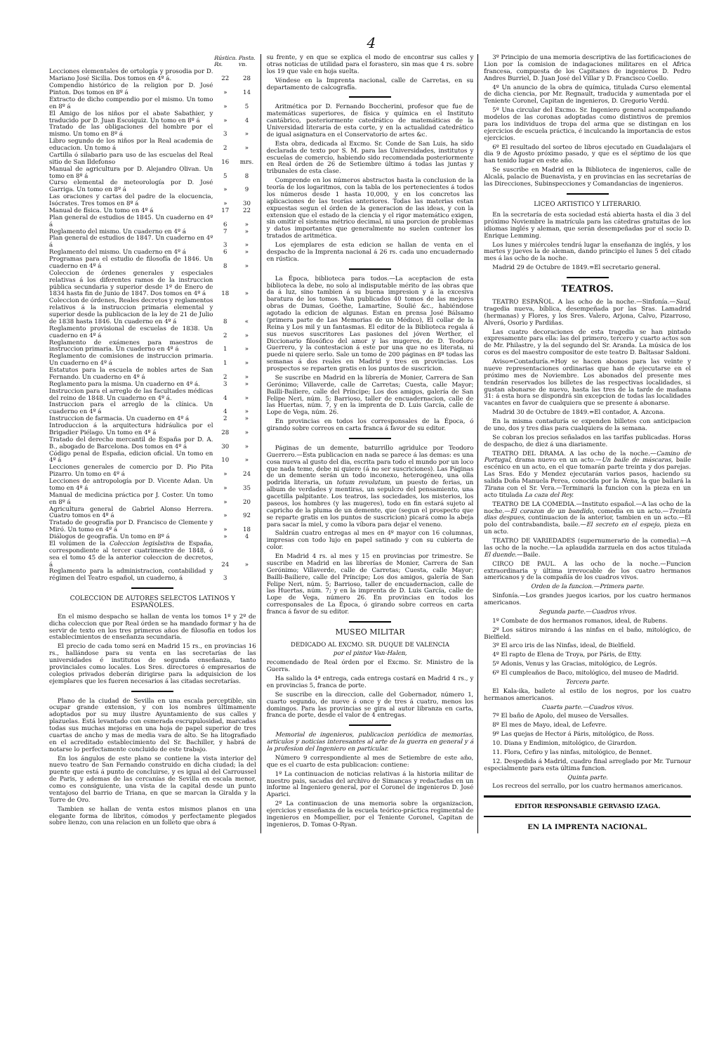4
| | Rústica. Rs. | Pasta. vn. |
| --- | --- | --- |
| Lecciones elementales de ortología y prosodia por D. Mariano José Sicilia. Dos tomos en 4º á. | 22 | 28 |
| Compendio histórico de la religion por D. José Pinton. Dos tomos en 8º á | » | 14 |
| Extracto de dicho compendio por el mismo. Un tomo en 8º á | » | 5 |
| El Amigo de los niños por el abate Sabathier, y traducido por D. Juan Escoiquiz. Un tomo en 8º á | » | 4 |
| Tratado de las obligaciones del hombre por el mismo. Un tomo en 8º á | 3 | » |
| Libro segundo de los niños por la Real academia de educacion. Un tomo á | 2 | » |
| Cartilla ó silabario para uso de las escuelas del Real sitio de San Ildefonso | 16 | mrs. |
| Manual de agricultura por D. Alejandro Olivan. Un tomo en 8º á | 5 | 8 |
| Curso elemental de meteorología por D. José Garriga. Un tomo en 8º á | » | 9 |
| Las oraciones y cartas del padre de la elocuencia, Isócrates. Tres tomos en 8º á | » | 30 |
| Manual de física. Un tomo en 4º á | 17 | 22 |
| Plan general de estudios de 1845. Un cuaderno en 4º á | 6 | » |
| Reglamento del mismo. Un cuaderno en 4º á | 7 | » |
| Plan general de estudios de 1847. Un cuaderno en 4º á | 3 | » |
| Reglamento del mismo. Un cuaderno en 4º á | 6 | » |
| Programas para el estudio de filosofía de 1846. Un cuaderno en 4º á | 8 | » |
| Coleccion de órdenes generales y especiales relativas á los diferentes ramos de la instruccion pública secundaria y superior desde 1º de Enero de 1834 hasta fin de Junio de 1847. Dos tomos en 4º á | 18 | » |
| Coleccion de órdenes, Reales decretos y reglamentos relativos á la instruccion primaria elemental y superior desde la publicacion de la ley de 21 de Julio de 1838 hasta 1846. Un cuaderno en 4º á | 8 | « |
| Reglamento provisional de escuelas de 1838. Un cuaderno en 4º á | 2 | » |
| Reglamento de exámenes para maestros de instruccion primaria. Un cuaderno en 4º á | 1 | » |
| Reglamento de comisiones de instruccion primaria. Un cuaderno en 4º á | 1 | » |
| Estatutos para la escuela de nobles artes de San Fernando. Un cuaderno en 4º á | 2 | » |
| Reglamento para la misma. Un cuaderno en 4º á. | 3 | » |
| Instruccion para el arreglo de las facultades médicas del reino de 1848. Un cuaderno en 4º á. | 4 | » |
| Instruccion para el arreglo de la clínica. Un cuaderno en 4º á | 4 | » |
| Instruccion de farmacia. Un cuaderno en 4º á | 2 | » |
| Introduccion á la arquitectura hidráulica por el Brigadier Piélago. Un tomo en 4º á | 28 | » |
| Tratado del derecho mercantil de España por D. A. B., abogado de Barcelona. Dos tomos en 4º á | 30 | » |
| Código penal de España, edicion oficial. Un tomo en 4º á | 10 | » |
| Lecciones generales de comercio por D. Pio Pita Pizarro. Un tomo en 4º á | » | 24 |
| Lecciones de antropología por D. Vicente Adan. Un tomo en 4º á | » | 35 |
| Manual de medicina práctica por J. Coster. Un tomo en 8º á | » | 20 |
| Agricultura general de Gabriel Alonso Herrera. Cuatro tomos en 4º á | » | 92 |
| Tratado de geografía por D. Francisco de Clemente y Miró. Un tomo en 4º á | » | 18 |
| Diálogos de geografía. Un tomo en 8º á | » | 4 |
| El volúmen de la Coleccion legislativa de España, correspondiente al tercer cuatrimestre de 1848, ó sea el tomo 45 de la anterior coleccion de decretos, á | 24 | » |
| Reglamento para la administracion, contabilidad y régimen del Teatro español, un cuaderno, á | 3 | |
COLECCION DE AUTORES SELECTOS LATINOS Y ESPAÑOLES.
En el mismo despacho se hallan de venta los tomos 1º y 2º de dicha coleccion que por Real órden se ha mandado formar y ha de servir de texto en los tres primeros años de filosofía en todos los establecimientos de enseñanza secundaria.
El precio de cada tomo será en Madrid 15 rs., en provincias 16 rs., hallándose para su venta en las secretarías de las universidades é institutos de segunda enseñanza, tanto provinciales como locales. Los Sres. directores ó empresarios de colegios privados deberán dirigirse para la adquisicion de los ejemplares que les fueren necesarios á las citadas secretarías.
Plano de la ciudad de Sevilla en una escala perceptible, sin ocupar grande extension, y con los nombres últimamente adoptados por su muy ilustre Ayuntamiento de sus calles y plazuelas. Está levantado con esmerada escrupulosidad, marcadas todas sus muchas mejoras en una hoja de papel superior de tres cuartas de ancho y mas de media vara de alto. Se ha litografiado en el acreditado establecimiento del Sr. Bachiller, y habrá de notarse lo perfectamente concluido de este trabajo.
En los ángulos de este plano se contiene la vista interior del nuevo teatro de San Fernando construido en dicha ciudad; la del puente que está á punto de concluirse, y es igual al del Carroussel de Paris, y ademas de las cercanías de Sevilla en escala menor, como es consiguiente, una vista de la capital desde un punto ventajoso del barrio de Triana, en que se marcan la Giralda y la Torre de Oro.
Tambien se hallan de venta estos mismos planos en una elegante forma de libritos, cómodos y perfectamente plegados sobre lienzo, con una relacion en un folleto que obra á
su frente, y en que se explica el modo de encontrar sus calles y otras noticias de utilidad para el forastero, sin mas que 4 rs. sobre los 19 que vale en hoja suelta.
Véndese en la Imprenta nacional, calle de Carretas, en su departamento de calcografía.
Aritmética por D. Fernando Boccherini, profesor que fue de matemáticas superiores, de física y química en el Instituto cantábrico, posteriormente catedrático de matemáticas de la Universidad literaria de esta corte, y en la actualidad catedrático de igual asignatura en el Conservatorio de artes &c.
Esta obra, dedicada al Excmo. Sr. Conde de San Luis, ha sido declarada de texto por S. M. para las Universidades, institutos y escuelas de comercio, habiendo sido recomendada posteriormente en Real órden de 26 de Setiembre último á todas las juntas y tribunales de esta clase.
Comprende en los números abstractos hasta la conclusion de la teoría de los logaritmos, con la tabla de los pertenecientes á todos los números desde 1 hasta 10,000, y en los concretos las aplicaciones de las teorías anteriores. Todas las materias estan expuestas segun el órden de la generacion de las ideas, y con la extension que el estado de la ciencia y el rigor matemático exigen, sin omitir el sistema métrico decimal, ni una porcion de problemas y datos importantes que generalmente no suelen contener los tratados de aritmética.
Los ejemplares de esta edicion se hallan de venta en el despacho de la Imprenta nacional á 26 rs. cada uno encuadernado en rústica.
La Época, biblioteca para todos.—La aceptacion de esta biblioteca la debe, no solo al indisputable mérito de las obras que da á luz, sino tambien á su buena impresion y á la excesiva baratura de los tomos. Van publicados 40 tomos de las mejores obras de Dumas, Goéthe, Lamartine, Soulié &c., habiéndose agotado la edicion de algunas. Estan en prensa José Bálsamo (primera parte de Las Memorias de un Médico), El collar de la Reina y Los mil y un fantasmas. El editor de la Biblioteca regala á sus nuevos suscritores Las pasiones del jóven Werther, el Diccionario filosófico del amor y las mugeres, de D. Teodoro Guerrero, y la contestacion á este por una que no es literata, ni puede ni quiere serlo. Sale un tomo de 200 páginas en 8º todas las semanas á dos reales en Madrid y tres en provincias. Los prospectos se reparten gratis en los puntos de suscricion.
Se suscribe en Madrid en la librería de Monier, Carrera de San Gerónimo; Villaverde, calle de Carretas; Cuesta, calle Mayor; Bailli-Bailiere, calle del Príncipe; Los dos amigos, galería de San Felipe Neri, núm. 5; Barrioso, taller de encuadernacion, calle de las Huertas, núm. 7, y en la imprenta de D. Luis García, calle de Lope de Vega, núm. 26.
En provincias en todos los corresponsales de la Época, ó girando sobre correos en carta franca á favor de su editor.
Páginas de un demente, baturrillo agridulce por Teodoro Guerrero.—Esta publicacion en nada se parece á las demas: es una cosa nueva al gusto del dia, escrita para todo el mundo por un loco que nada teme, debe ni quiere (á no ser suscriciones). Las Páginas de un demente serán un todo inconexo, heterogéneo, una olla podrida literaria, un totum revolutum, un puesto de ferias, un album de verdades y mentiras, un sepulcro del pensamiento, una gacetilla palpitante. Los teatros, las sociedades, los misterios, los paseos, los hombres (y las mugeres), todo en fin estará sujeto al capricho de la pluma de un demente, que (segun el prospecto que se reparte gratis en los puntos de suscricion) picará como la abeja para sacar la miel, y como la víbora para dejar el veneno.
Saldrán cuatro entregas al mes en 4º mayor con 16 columnas, impresas con todo lujo en papel satinado y con su cubierta de color.
En Madrid 4 rs. al mes y 15 en provincias por trimestre. Se suscribe en Madrid en las librerías de Monier, Carrera de San Gerónimo; Villaverde, calle de Carretas; Cuesta, calle Mayor; Bailli-Bailiere, calle del Príncipe; Los dos amigos, galería de San Felipe Neri, núm. 5; Barrioso, taller de encuadernacion, calle de las Huertas, núm. 7; y en la imprenta de D. Luis García, calle de Lope de Vega, número 26. En provincias en todos los corresponsales de La Época, ó girando sobre correos en carta franca á favor de su editor.
MUSEO MILITAR
DEDICADO AL EXCMO. SR. DUQUE DE VALENCIA
por el pintor Van-Halen,
recomendado de Real órden por el Excmo. Sr. Ministro de la Guerra.
Ha salido la 4ª entrega, cada entrega costará en Madrid 4 rs., y en provincias 5, franca de porte.
Se suscribe en la direccion, calle del Gobernador, número 1, cuarto segundo, de nueve á once y de tres á cuatro, menos los domingos. Para las provincias se gira al autor libranza en carta, franca de porte, desde el valor de 4 entregas.
Memorial de ingenieros, publicacion periódica de memorias, artículos y noticias interesantes al arte de la guerra en general y á la profesion del Ingeniero en particular.
Número 9 correspondiente al mes de Setiembre de este año, que es el cuarto de esta publicacion: contiene:
1º La continuacion de noticias relativas á la historia militar de nuestro pais, sacadas del archivo de Simancas y redactadas en un informe al Ingeniero general, por el Coronel de ingenieros D. José Aparici.
2º La continuacion de una memoria sobre la organizacion, ejercicios y enseñanza de la escuela teórico-práctica regimental de ingenieros en Mompellier, por el Teniente Coronel, Capitan de ingenieros, D. Tomas O-Ryan.
3º Principio de una memoria descriptiva de las fortificaciones de Lion por la comision de indagaciones militares en el Africa francesa, compuesta de los Capitanes de ingenieros D. Pedro Andres Burriel, D. Juan José del Villar y D. Francisco Coello.
4º Un anuncio de la obra de química, titulada Curso elemental de dicha ciencia, por Mr. Regnault, traducida y aumentada por el Teniente Coronel, Capitan de ingenieros, D. Gregorio Verdú.
5º Una circular del Excmo. Sr. Ingeniero general acompañando modelos de las coronas adoptadas como distintivos de premios para los individuos de tropa del arma que se distingan en los ejercicios de escuela práctica, é inculcando la importancia de estos ejercicios.
6º El resultado del sorteo de libros ejecutado en Guadalajara el dia 9 de Agosto próximo pasado, y que es el séptimo de los que han tenido lugar en este año.
Se suscribe en Madrid en la Biblioteca de ingenieros, calle de Alcalá, palacio de Buenavista, y en provincias en las secretarías de las Direcciones, Subinspecciones y Comandancias de ingenieros.
LICEO ARTISTICO Y LITERARIO.
En la secretaría de esta sociedad está abierta hasta el dia 3 del próximo Noviembre la matrícula para las cátedras gratuitas de los idiomas inglés y aleman, que serán desempeñadas por el socio D. Enrique Lemming.
Los lunes y miércoles tendrá lugar la enseñanza de inglés, y los martes y jueves la de aleman, dando principio el lunes 5 del citado mes á las ocho de la noche.
Madrid 29 de Octubre de 1849.=El secretario general.
TEATROS.
TEATRO ESPAÑOL. A las ocho de la noche.—Sinfonía.—Saul, tragedia nueva, bíblica, desempeñada por las Sras. Lamadrid (hermanas) y Flores, y los Sres. Valero, Arjona, Calvo, Pizarroso, Alverá, Osorio y Pardiñas.
Las cuatro decoraciones de esta tragedia se han pintado expresamente para ella: las del primero, tercero y cuarto actos son de Mr. Philastre, y la del segundo del Sr. Aranda. La música de los coros es del maestro compositor de este teatro D. Baltasar Saldoni.
Aviso=Contaduría.=Hoy se hacen abonos para las veinte y nueve representaciones ordinarias que han de ejecutarse en el próximo mes de Noviembre. Los abonados del presente mes tendrán reservados los billetes de las respectivas localidades, si gustan abonarse de nuevo, hasta las tres de la tarde de mañana 31: á esta hora se dispondrá sin excepcion de todas las localidades vacantes en favor de cualquiera que se presente á abonarse.
Madrid 30 de Octubre de 1849.=El contador, A. Azcona.
En la misma contaduría se expenden billetes con anticipacion de uno, dos y tres dias para cualquiera de la semana.
Se cobran los precios señalados en las tarifas publicadas. Horas de despacho, de diez á una diariamente.
TEATRO DEL DRAMA. A las ocho de la noche.—Camino de Portugal, drama nuevo en un acto.—Un baile de máscaras, baile escénico en un acto, en el que tomarán parte treinta y dos parejas. Las Sras. Edo y Mendez ejecutarán varios pasos, haciendo su salida Doña Manuela Perea, conocida por la Nena, la que bailará la Tirana con el Sr. Vera.—Terminará la funcion con la pieza en un acto titulada La caza del Rey.
TEATRO DE LA COMEDIA.—Instituto español.—A las ocho de la noche.—El corazon de un bandido, comedia en un acto.—Treinta dias despues, continuacion de la anterior, tambien en un acto.—El polo del contrabandista, baile.—El secreto en el espejo, pieza en un acto.
TEATRO DE VARIEDADES (supernumerario de la comedia).—A las ocho de la noche.—La aplaudida zarzuela en dos actos titulada El duende.—Baile.
CIRCO DE PAUL. A las ocho de la noche.—Funcion extraordinaria y última irrevocable de los cuatro hermanos americanos y de la compañía de los cuadros vivos.
Orden de la funcion.—Primera parte.
Sinfonía.—Los grandes juegos icarios, por los cuatro hermanos americanos.
Segunda parte.—Cuadros vivos.
1º Combate de dos hermanos romanos, ideal, de Rubens.
2º Los sátiros mirando á las ninfas en el baño, mitológico, de Bielfield.
3º El arco iris de las Ninfas, ideal, de Bielfield.
4º El rapto de Elena de Troya, por Páris, de Etty.
5º Adonis, Venus y las Gracias, mitológico, de Legrós.
6º El cumpleaños de Baco, mitológico, del museo de Madrid.
Tercera parte.
El Kala-ika, bailete al estilo de los negros, por los cuatro hermanos americanos.
Cuarta parte.—Cuadros vivos.
7º El baño de Apolo, del museo de Versalles.
8º El mes de Mayo, ideal, de Lefevre.
9º Las quejas de Hector á Páris, mitológico, de Ross.
10. Diana y Endimion, mitológico, de Girardon.
11. Flora, Cefiro y las ninfas, mitológico, de Bennet.
12. Despedida á Madrid, cuadro final arreglado por Mr. Turnour especialmente para esta última funcion.
Quinta parte.
Los recreos del serrallo, por los cuatro hermanos americanos.
EDITOR RESPONSABLE GERVASIO IZAGA.
EN LA IMPRENTA NACIONAL.